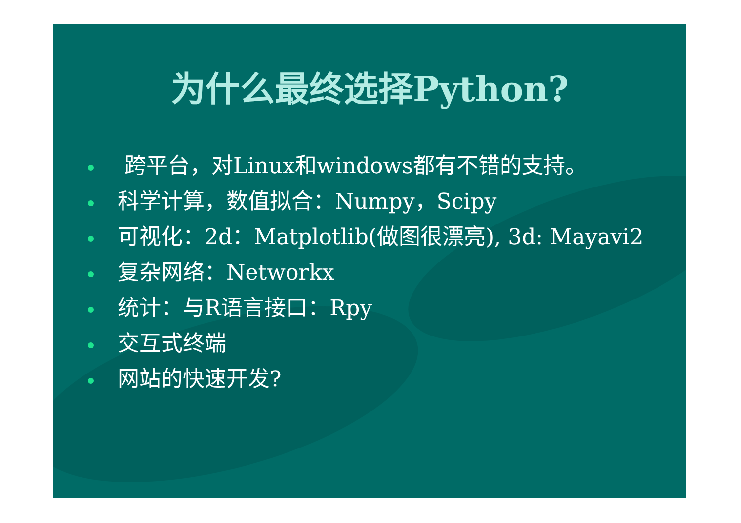为什么最终选择Python?
跨平台，对Linux和windows都有不错的支持。
科学计算，数值拟合：Numpy，Scipy
可视化：2d：Matplotlib(做图很漂亮), 3d: Mayavi2
复杂网络：Networkx
统计：与R语言接口：Rpy
交互式终端
网站的快速开发?